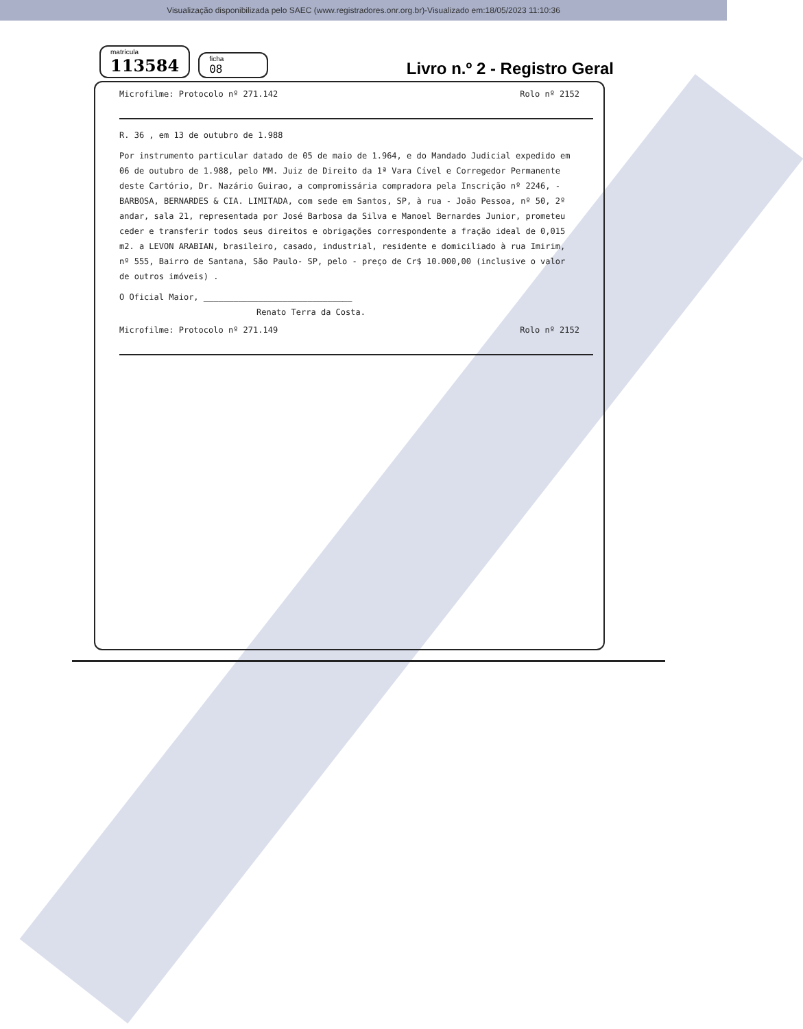Visualização disponibilizada pelo SAEC (www.registradores.onr.org.br)-Visualizado em:18/05/2023 11:10:36
matrícula
113584
ficha
08
Livro n.º 2 - Registro Geral
Microfilme: Protocolo nº 271.142 Rolo nº 2152
R. 36 , em 13 de outubro de 1.988
Por instrumento particular datado de 05 de maio de 1.964, e do Mandado Judicial expedido em 06 de outubro de 1.988, pelo MM. Juiz de Direito da 1ª Vara Cível e Corregedor Permanente deste Cartório, Dr. Nazário Guirao, a compromissária compradora pela Inscrição nº 2246, - BARBOSA, BERNARDES & CIA. LIMITADA, com sede em Santos, SP, à rua - João Pessoa, nº 50, 2º andar, sala 21, representada por José Barbosa da Silva e Manoel Bernardes Junior, prometeu ceder e transferir todos seus direitos e obrigações correspondente a fração ideal de 0,015 m2. a LEVON ARABIAN, brasileiro, casado, industrial, residente e domiciliado à rua Imirim, nº 555, Bairro de Santana, São Paulo- SP, pelo - preço de Cr$ 10.000,00 (inclusive o valor de outros imóveis) .
O Oficial Maior, ______________________________
Renato Terra da Costa.
Microfilme: Protocolo nº 271.149 Rolo nº 2152